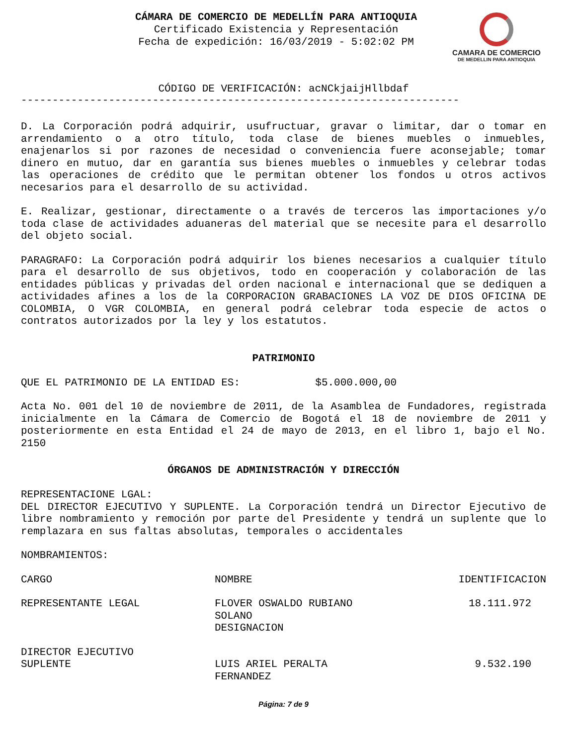CÁMARA DE COMERCIO DE MEDELLÍN PARA ANTIOQUIA
Certificado Existencia y Representación
Fecha de expedición: 16/03/2019 - 5:02:02 PM
CAMARA DE COMERCIO
DE MEDELLIN PARA ANTIOQUIA
CÓDIGO DE VERIFICACIÓN: acNCkjaijHllbdaf
----------------------------------------------------------------------
D. La Corporación podrá adquirir, usufructuar, gravar o limitar, dar o tomar en arrendamiento o a otro título, toda clase de bienes muebles o inmuebles, enajenarlos si por razones de necesidad o conveniencia fuere aconsejable; tomar dinero en mutuo, dar en garantía sus bienes muebles o inmuebles y celebrar todas las operaciones de crédito que le permitan obtener los fondos u otros activos necesarios para el desarrollo de su actividad.
E. Realizar, gestionar, directamente o a través de terceros las importaciones y/o toda clase de actividades aduaneras del material que se necesite para el desarrollo del objeto social.
PARAGRAFO: La Corporación podrá adquirir los bienes necesarios a cualquier título para el desarrollo de sus objetivos, todo en cooperación y colaboración de las entidades públicas y privadas del orden nacional e internacional que se dediquen a actividades afines a los de la CORPORACION GRABACIONES LA VOZ DE DIOS OFICINA DE COLOMBIA, O VGR COLOMBIA, en general podrá celebrar toda especie de actos o contratos autorizados por la ley y los estatutos.
PATRIMONIO
QUE EL PATRIMONIO DE LA ENTIDAD ES: $5.000.000,00
Acta No. 001 del 10 de noviembre de 2011, de la Asamblea de Fundadores, registrada inicialmente en la Cámara de Comercio de Bogotá el 18 de noviembre de 2011 y posteriormente en esta Entidad el 24 de mayo de 2013, en el libro 1, bajo el No. 2150
ÓRGANOS DE ADMINISTRACIÓN Y DIRECCIÓN
REPRESENTACIONE LGAL:
DEL DIRECTOR EJECUTIVO Y SUPLENTE. La Corporación tendrá un Director Ejecutivo de libre nombramiento y remoción por parte del Presidente y tendrá un suplente que lo remplazara en sus faltas absolutas, temporales o accidentales
NOMBRAMIENTOS:
| CARGO | NOMBRE | IDENTIFICACION |
| --- | --- | --- |
| REPRESENTANTE LEGAL | FLOVER OSWALDO RUBIANO SOLANO DESIGNACION | 18.111.972 |
| DIRECTOR EJECUTIVO SUPLENTE | LUIS ARIEL PERALTA FERNANDEZ | 9.532.190 |
Página: 7 de 9